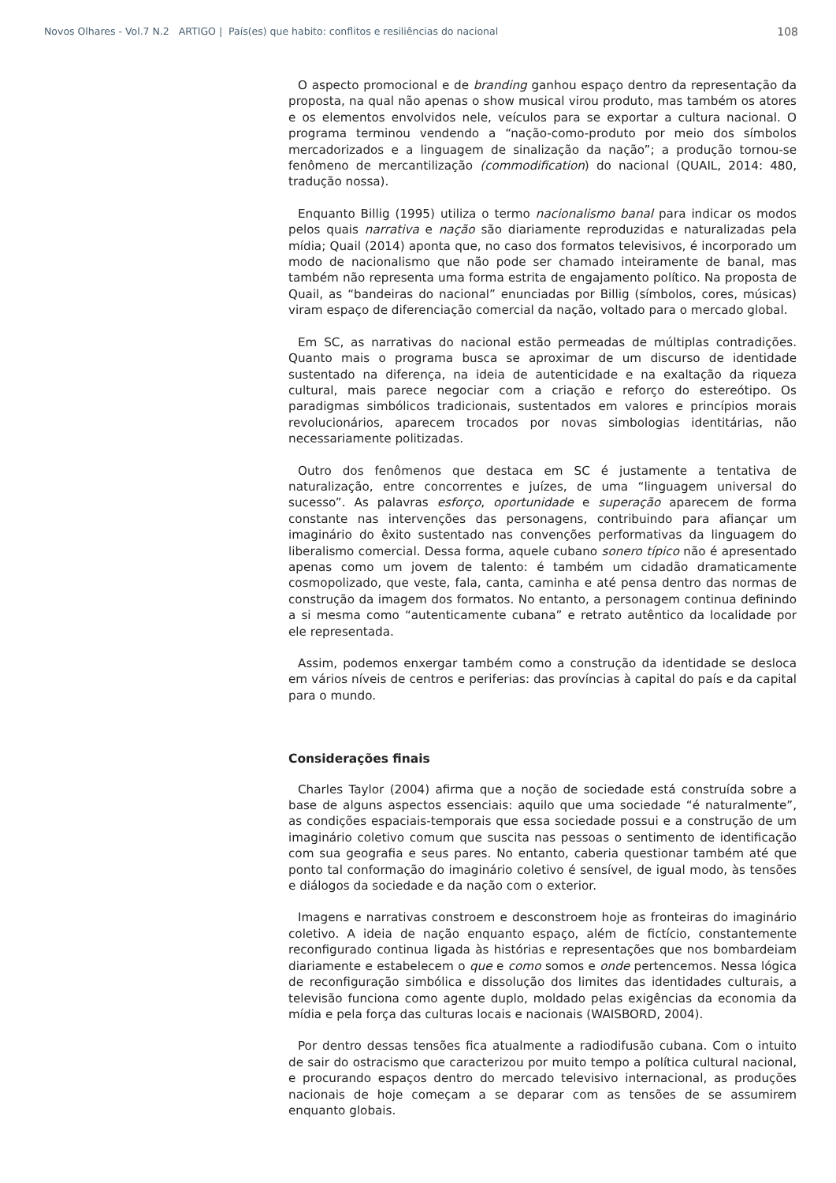Novos Olhares - Vol.7 N.2 ARTIGO | País(es) que habito: conflitos e resiliências do nacional 108
O aspecto promocional e de branding ganhou espaço dentro da representação da proposta, na qual não apenas o show musical virou produto, mas também os atores e os elementos envolvidos nele, veículos para se exportar a cultura nacional. O programa terminou vendendo a “nação-como-produto por meio dos símbolos mercadorizados e a linguagem de sinalização da nação”; a produção tornou-se fenômeno de mercantilização (commodification) do nacional (QUAIL, 2014: 480, tradução nossa).
Enquanto Billig (1995) utiliza o termo nacionalismo banal para indicar os modos pelos quais narrativa e nação são diariamente reproduzidas e naturalizadas pela mídia; Quail (2014) aponta que, no caso dos formatos televisivos, é incorporado um modo de nacionalismo que não pode ser chamado inteiramente de banal, mas também não representa uma forma estrita de engajamento político. Na proposta de Quail, as “bandeiras do nacional” enunciadas por Billig (símbolos, cores, músicas) viram espaço de diferenciação comercial da nação, voltado para o mercado global.
Em SC, as narrativas do nacional estão permeadas de múltiplas contradições. Quanto mais o programa busca se aproximar de um discurso de identidade sustentado na diferença, na ideia de autenticidade e na exaltação da riqueza cultural, mais parece negociar com a criação e reforço do estereótipo. Os paradigmas simbólicos tradicionais, sustentados em valores e princípios morais revolucionários, aparecem trocados por novas simbologias identitárias, não necessariamente politizadas.
Outro dos fenômenos que destaca em SC é justamente a tentativa de naturalização, entre concorrentes e juízes, de uma “linguagem universal do sucesso”. As palavras esforço, oportunidade e superação aparecem de forma constante nas intervenções das personagens, contribuindo para afiançar um imaginário do êxito sustentado nas convenções performativas da linguagem do liberalismo comercial. Dessa forma, aquele cubano sonero típico não é apresentado apenas como um jovem de talento: é também um cidadão dramaticamente cosmopolizado, que veste, fala, canta, caminha e até pensa dentro das normas de construção da imagem dos formatos. No entanto, a personagem continua definindo a si mesma como “autenticamente cubana” e retrato autêntico da localidade por ele representada.
Assim, podemos enxergar também como a construção da identidade se desloca em vários níveis de centros e periferias: das províncias à capital do país e da capital para o mundo.
Considerações finais
Charles Taylor (2004) afirma que a noção de sociedade está construída sobre a base de alguns aspectos essenciais: aquilo que uma sociedade “é naturalmente”, as condições espaciais-temporais que essa sociedade possui e a construção de um imaginário coletivo comum que suscita nas pessoas o sentimento de identificação com sua geografia e seus pares. No entanto, caberia questionar também até que ponto tal conformação do imaginário coletivo é sensível, de igual modo, às tensões e diálogos da sociedade e da nação com o exterior.
Imagens e narrativas constroem e desconstroem hoje as fronteiras do imaginário coletivo. A ideia de nação enquanto espaço, além de fictício, constantemente reconfigurado continua ligada às histórias e representações que nos bombardeiam diariamente e estabelecem o que e como somos e onde pertencemos. Nessa lógica de reconfiguração simbólica e dissolução dos limites das identidades culturais, a televisão funciona como agente duplo, moldado pelas exigências da economia da mídia e pela força das culturas locais e nacionais (WAISBORD, 2004).
Por dentro dessas tensões fica atualmente a radiodifusão cubana. Com o intuito de sair do ostracismo que caracterizou por muito tempo a política cultural nacional, e procurando espaços dentro do mercado televisivo internacional, as produções nacionais de hoje começam a se deparar com as tensões de se assumirem enquanto globais.